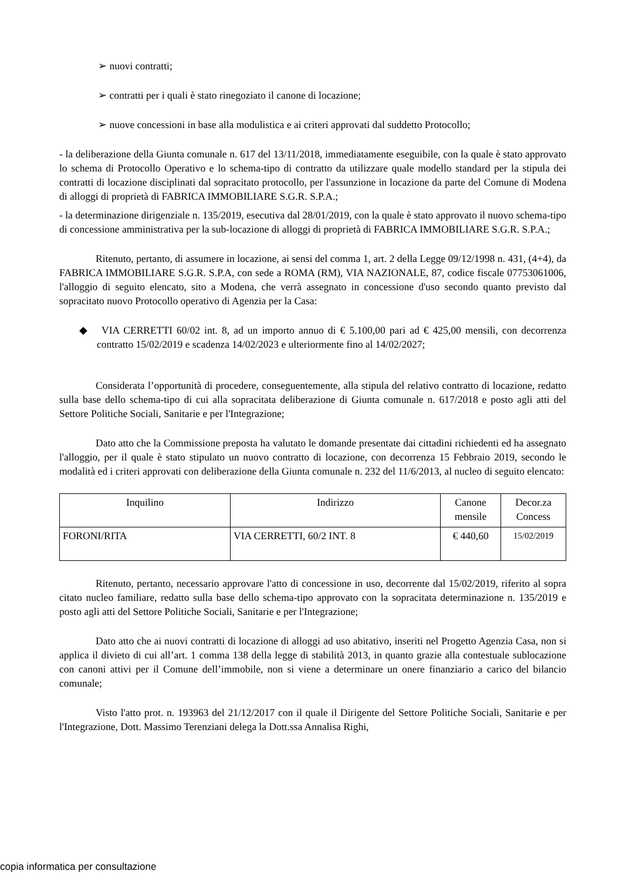➢ nuovi contratti;
➢ contratti per i quali è stato rinegoziato il canone di locazione;
➢ nuove concessioni in base alla modulistica e ai criteri approvati dal suddetto Protocollo;
- la deliberazione della Giunta comunale n. 617 del 13/11/2018, immediatamente eseguibile, con la quale è stato approvato lo schema di Protocollo Operativo e lo schema-tipo di contratto da utilizzare quale modello standard per la stipula dei contratti di locazione disciplinati dal sopracitato protocollo, per l'assunzione in locazione da parte del Comune di Modena di alloggi di proprietà di FABRICA IMMOBILIARE S.G.R. S.P.A.;
- la determinazione dirigenziale n. 135/2019, esecutiva dal 28/01/2019, con la quale è stato approvato il nuovo schema-tipo di concessione amministrativa per la sub-locazione di alloggi di proprietà di FABRICA IMMOBILIARE S.G.R. S.P.A.;
Ritenuto, pertanto, di assumere in locazione, ai sensi del comma 1, art. 2 della Legge 09/12/1998 n. 431, (4+4), da FABRICA IMMOBILIARE S.G.R. S.P.A, con sede a ROMA (RM), VIA NAZIONALE, 87, codice fiscale 07753061006, l'alloggio di seguito elencato, sito a Modena, che verrà assegnato in concessione d'uso secondo quanto previsto dal sopracitato nuovo Protocollo operativo di Agenzia per la Casa:
◆ VIA CERRETTI 60/02 int. 8, ad un importo annuo di € 5.100,00 pari ad € 425,00 mensili, con decorrenza contratto 15/02/2019 e scadenza 14/02/2023 e ulteriormente fino al 14/02/2027;
Considerata l’opportunità di procedere, conseguentemente, alla stipula del relativo contratto di locazione, redatto sulla base dello schema-tipo di cui alla sopracitata deliberazione di Giunta comunale n. 617/2018 e posto agli atti del Settore Politiche Sociali, Sanitarie e per l'Integrazione;
Dato atto che la Commissione preposta ha valutato le domande presentate dai cittadini richiedenti ed ha assegnato l'alloggio, per il quale è stato stipulato un nuovo contratto di locazione, con decorrenza 15 Febbraio 2019, secondo le modalità ed i criteri approvati con deliberazione della Giunta comunale n. 232 del 11/6/2013, al nucleo di seguito elencato:
| Inquilino | Indirizzo | Canone mensile | Decor.za Concess |
| FORONI/RITA | VIA CERRETTI, 60/2 INT. 8 | € 440,60 | 15/02/2019 |
Ritenuto, pertanto, necessario approvare l'atto di concessione in uso, decorrente dal 15/02/2019, riferito al sopra citato nucleo familiare, redatto sulla base dello schema-tipo approvato con la sopracitata determinazione n. 135/2019 e posto agli atti del Settore Politiche Sociali, Sanitarie e per l'Integrazione;
Dato atto che ai nuovi contratti di locazione di alloggi ad uso abitativo, inseriti nel Progetto Agenzia Casa, non si applica il divieto di cui all’art. 1 comma 138 della legge di stabilità 2013, in quanto grazie alla contestuale sublocazione con canoni attivi per il Comune dell’immobile, non si viene a determinare un onere finanziario a carico del bilancio comunale;
Visto l'atto prot. n. 193963 del 21/12/2017 con il quale il Dirigente del Settore Politiche Sociali, Sanitarie e per l'Integrazione, Dott. Massimo Terenziani delega la Dott.ssa Annalisa Righi,
copia informatica per consultazione